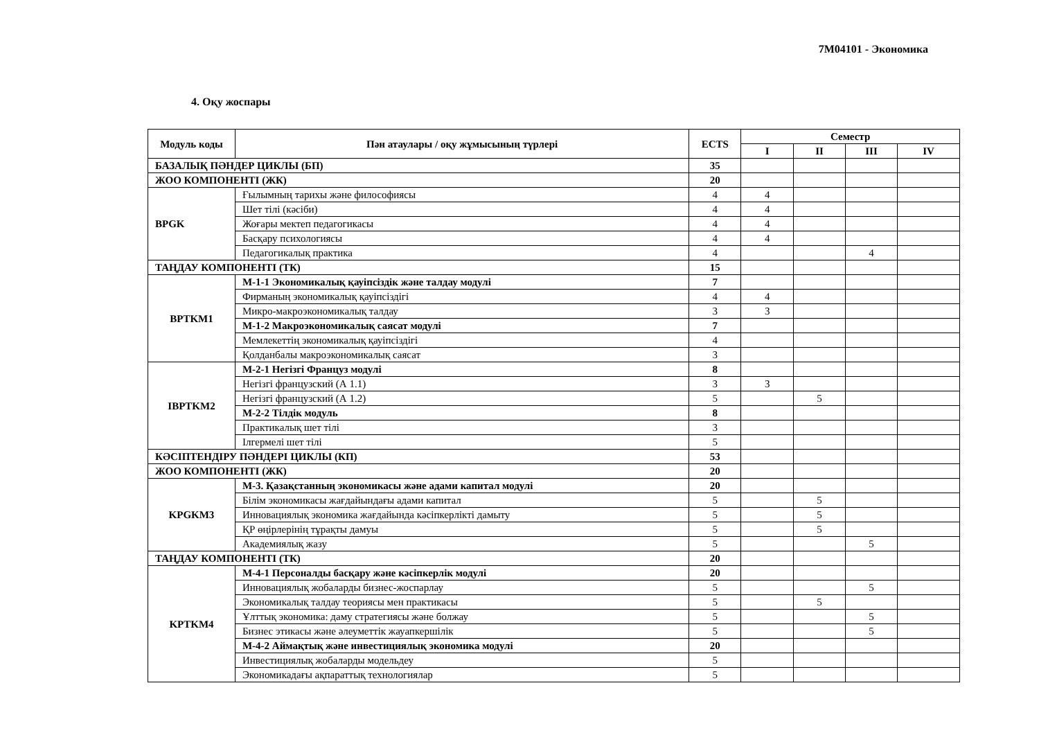7M04101 - Экономика
4. Оқу жоспары
| Модуль коды | Пән атаулары / оқу жұмысының түрлері | ECTS | Семестр | | | |
| --- | --- | --- | --- | --- | --- | --- |
| | | | I | II | III | IV |
| БАЗАЛЫҚ ПӘНДЕР ЦИКЛЫ (БП) | | 35 | | | | |
| ЖОО КОМПОНЕНТІ (ЖК) | | 20 | | | | |
| BPGK | Ғылымның тарихы және философиясы | 4 | 4 | | | |
| | Шет тілі (кәсіби) | 4 | 4 | | | |
| | Жоғары мектеп педагогикасы | 4 | 4 | | | |
| | Басқару психологиясы | 4 | 4 | | | |
| | Педагогикалық практика | 4 | | | 4 | |
| ТАҢДАУ КОМПОНЕНТІ (ТК) | | 15 | | | | |
| BPTKM1 | М-1-1 Экономикалық қауіпсіздік және талдау модулі | 7 | | | | |
| | Фирманың экономикалық қауіпсіздігі | 4 | 4 | | | |
| | Микро-макроэкономикалық талдау | 3 | 3 | | | |
| | М-1-2 Макроэкономикалық саясат модулі | 7 | | | | |
| | Мемлекеттің экономикалық қауіпсіздігі | 4 | | | | |
| | Қолданбалы макроэкономикалық саясат | 3 | | | | |
| IBPTKM2 | М-2-1 Негізгі Француз модулі | 8 | | | | |
| | Негізгі французский (А 1.1) | 3 | 3 | | | |
| | Негізгі французский (А 1.2) | 5 | | 5 | | |
| | М-2-2 Тілдік модуль | 8 | | | | |
| | Практикалық шет тілі | 3 | | | | |
| | Ілгермелі шет тілі | 5 | | | | |
| КӘСІПТЕНДІРУ ПӘНДЕРІ ЦИКЛЫ (КП) | | 53 | | | | |
| ЖОО КОМПОНЕНТІ (ЖК) | | 20 | | | | |
| KPGKM3 | М-3. Қазақстанның экономикасы және адами капитал модулі | 20 | | | | |
| | Білім экономикасы жағдайындағы адами капитал | 5 | | 5 | | |
| | Инновациялық экономика жағдайында кәсіпкерлікті дамыту | 5 | | 5 | | |
| | ҚР өңірлерінің тұрақты дамуы | 5 | | 5 | | |
| | Академиялық жазу | 5 | | | 5 | |
| ТАҢДАУ КОМПОНЕНТІ (ТК) | | 20 | | | | |
| KPTKM4 | М-4-1 Персоналды басқару және кәсіпкерлік модулі | 20 | | | | |
| | Инновациялық жобаларды бизнес-жоспарлау | 5 | | | 5 | |
| | Экономикалық талдау теориясы мен практикасы | 5 | | 5 | | |
| | Ұлттық экономика: даму стратегиясы және болжау | 5 | | | 5 | |
| | Бизнес этикасы және әлеуметтік жауапкершілік | 5 | | | 5 | |
| | М-4-2 Аймақтық және инвестициялық экономика модулі | 20 | | | | |
| | Инвестициялық жобаларды модельдеу | 5 | | | | |
| | Экономикадағы ақпараттық технологиялар | 5 | | | | |